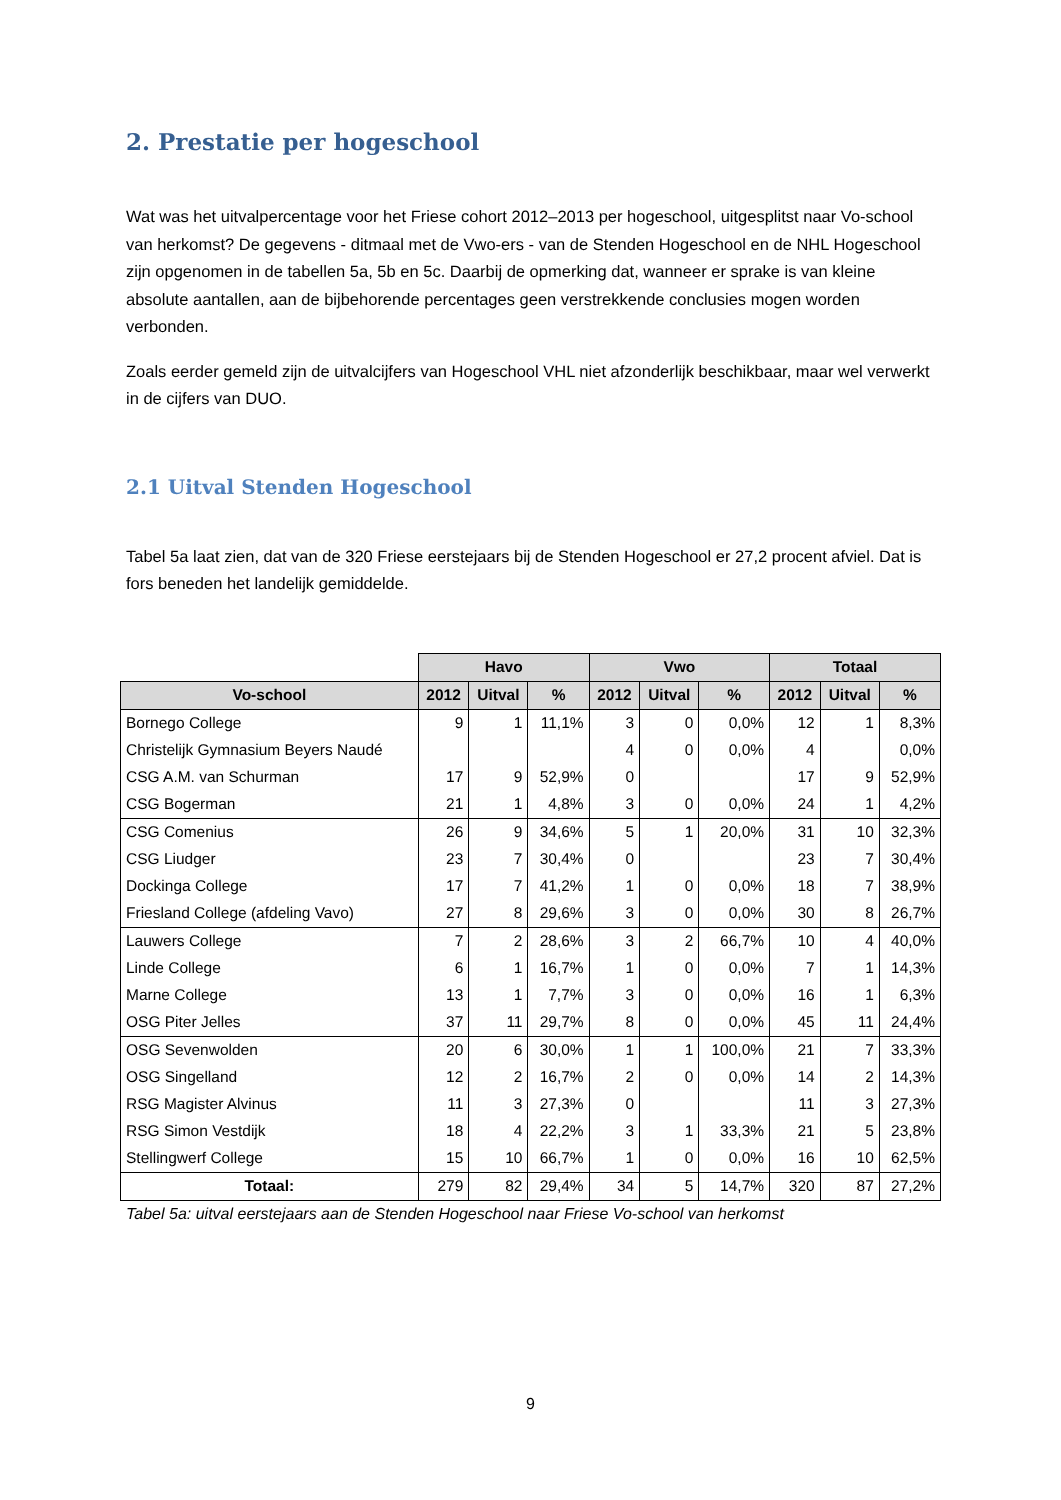2. Prestatie per hogeschool
Wat was het uitvalpercentage voor het Friese cohort 2012–2013 per hogeschool, uitgesplitst naar Vo-school van herkomst? De gegevens - ditmaal met de Vwo-ers - van de Stenden Hogeschool en de NHL Hogeschool zijn opgenomen in de tabellen 5a, 5b en 5c. Daarbij de opmerking dat, wanneer er sprake is van kleine absolute aantallen, aan de bijbehorende percentages geen verstrekkende conclusies mogen worden verbonden.
Zoals eerder gemeld zijn de uitvalcijfers van Hogeschool VHL niet afzonderlijk beschikbaar, maar wel verwerkt in de cijfers van DUO.
2.1 Uitval Stenden Hogeschool
Tabel 5a laat zien, dat van de 320 Friese eerstejaars bij de Stenden Hogeschool er 27,2 procent afviel. Dat is fors beneden het landelijk gemiddelde.
| | Havo | | | Vwo | | | Totaal | | |
| Vo-school | 2012 | Uitval | % | 2012 | Uitval | % | 2012 | Uitval | % |
| Bornego College | 9 | 1 | 11,1% | 3 | 0 | 0,0% | 12 | 1 | 8,3% |
| Christelijk Gymnasium Beyers Naudé | | | | 4 | 0 | 0,0% | 4 | | 0,0% |
| CSG A.M. van Schurman | 17 | 9 | 52,9% | 0 | | | 17 | 9 | 52,9% |
| CSG Bogerman | 21 | 1 | 4,8% | 3 | 0 | 0,0% | 24 | 1 | 4,2% |
| CSG Comenius | 26 | 9 | 34,6% | 5 | 1 | 20,0% | 31 | 10 | 32,3% |
| CSG Liudger | 23 | 7 | 30,4% | 0 | | | 23 | 7 | 30,4% |
| Dockinga College | 17 | 7 | 41,2% | 1 | 0 | 0,0% | 18 | 7 | 38,9% |
| Friesland College (afdeling Vavo) | 27 | 8 | 29,6% | 3 | 0 | 0,0% | 30 | 8 | 26,7% |
| Lauwers College | 7 | 2 | 28,6% | 3 | 2 | 66,7% | 10 | 4 | 40,0% |
| Linde College | 6 | 1 | 16,7% | 1 | 0 | 0,0% | 7 | 1 | 14,3% |
| Marne College | 13 | 1 | 7,7% | 3 | 0 | 0,0% | 16 | 1 | 6,3% |
| OSG Piter Jelles | 37 | 11 | 29,7% | 8 | 0 | 0,0% | 45 | 11 | 24,4% |
| OSG Sevenwolden | 20 | 6 | 30,0% | 1 | 1 | 100,0% | 21 | 7 | 33,3% |
| OSG Singelland | 12 | 2 | 16,7% | 2 | 0 | 0,0% | 14 | 2 | 14,3% |
| RSG Magister Alvinus | 11 | 3 | 27,3% | 0 | | | 11 | 3 | 27,3% |
| RSG Simon Vestdijk | 18 | 4 | 22,2% | 3 | 1 | 33,3% | 21 | 5 | 23,8% |
| Stellingwerf College | 15 | 10 | 66,7% | 1 | 0 | 0,0% | 16 | 10 | 62,5% |
| Totaal: | 279 | 82 | 29,4% | 34 | 5 | 14,7% | 320 | 87 | 27,2% |
Tabel 5a: uitval eerstejaars aan de Stenden Hogeschool naar Friese Vo-school van herkomst
9